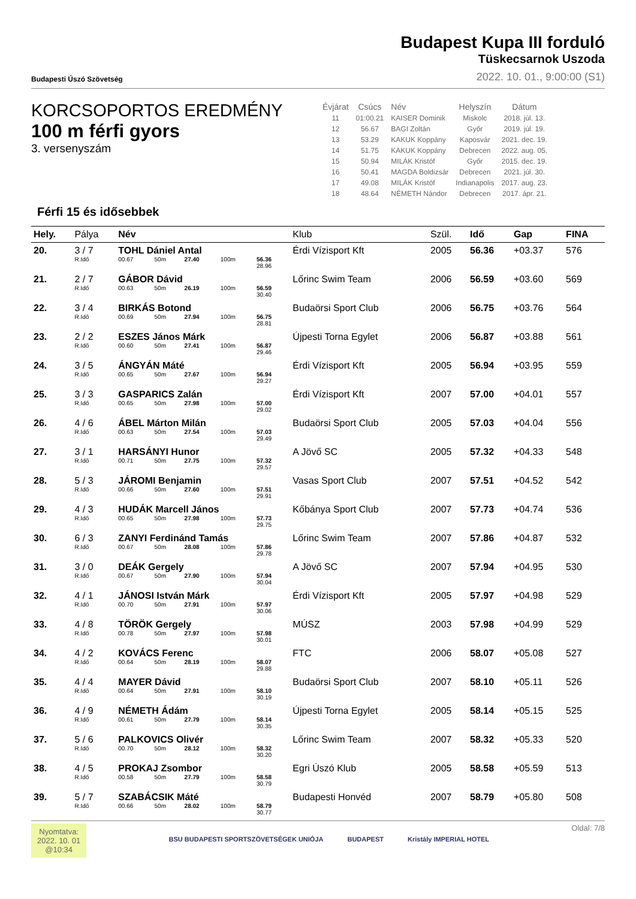Budapesti Úszó Szövetség
Budapest Kupa III forduló
Tüskecsarnok Uszoda
2022. 10. 01., 9:00:00 (S1)
KORCSOPORTOS EREDMÉNY
100 m férfi gyors
3. versenyszám
| Évjárat | Csúcs | Név | Helyszín | Dátum |
| --- | --- | --- | --- | --- |
| 11 | 01:00.21 | KAISER Dominik | Miskolc | 2018. júl. 13. |
| 12 | 56.67 | BAGI Zoltán | Győr | 2019. júl. 19. |
| 13 | 53.29 | KAKUK Koppány | Kaposvár | 2021. dec. 19. |
| 14 | 51.75 | KAKUK Koppány | Debrecen | 2022. aug. 05. |
| 15 | 50.94 | MILÁK Kristóf | Győr | 2015. dec. 19. |
| 16 | 50.41 | MAGDA Boldizsár | Debrecen | 2021. júl. 30. |
| 17 | 49.08 | MILÁK Kristóf | Indianapolis | 2017. aug. 23. |
| 18 | 48.64 | NÉMETH Nándor | Debrecen | 2017. ápr. 21. |
Férfi 15 és idősebbek
| Hely. | Pálya | Név | | | | | Klub | Szül. | Idő | Gap | FINA |
| --- | --- | --- | --- | --- | --- | --- | --- | --- | --- | --- | --- |
| 20. | 3 / 7 | TOHL Dániel Antal | | | | | Érdi Vízisport Kft | 2005 | 56.36 | +03.37 | 576 |
| | R.Idő | 00.67 | 50m | 27.40 | 100m | 56.36 28.96 | | | | | |
| 21. | 2 / 7 | GÁBOR Dávid | | | | | Lőrinc Swim Team | 2006 | 56.59 | +03.60 | 569 |
| | R.Idő | 00.63 | 50m | 26.19 | 100m | 56.59 30.40 | | | | | |
| 22. | 3 / 4 | BIRKÁS Botond | | | | | Budaörsi Sport Club | 2006 | 56.75 | +03.76 | 564 |
| | R.Idő | 00.69 | 50m | 27.94 | 100m | 56.75 28.81 | | | | | |
| 23. | 2 / 2 | ESZES János Márk | | | | | Újpesti Torna Egylet | 2006 | 56.87 | +03.88 | 561 |
| | R.Idő | 00.60 | 50m | 27.41 | 100m | 56.87 29.46 | | | | | |
| 24. | 3 / 5 | ÁNGYÁN Máté | | | | | Érdi Vízisport Kft | 2005 | 56.94 | +03.95 | 559 |
| | R.Idő | 00.65 | 50m | 27.67 | 100m | 56.94 29.27 | | | | | |
| 25. | 3 / 3 | GASPARICS Zalán | | | | | Érdi Vízisport Kft | 2007 | 57.00 | +04.01 | 557 |
| | R.Idő | 00.65 | 50m | 27.98 | 100m | 57.00 29.02 | | | | | |
| 26. | 4 / 6 | ÁBEL Márton Milán | | | | | Budaörsi Sport Club | 2005 | 57.03 | +04.04 | 556 |
| | R.Idő | 00.63 | 50m | 27.54 | 100m | 57.03 29.49 | | | | | |
| 27. | 3 / 1 | HARSÁNYI Hunor | | | | | A Jövő SC | 2005 | 57.32 | +04.33 | 548 |
| | R.Idő | 00.71 | 50m | 27.75 | 100m | 57.32 29.57 | | | | | |
| 28. | 5 / 3 | JÁROMI Benjamin | | | | | Vasas Sport Club | 2007 | 57.51 | +04.52 | 542 |
| | R.Idő | 00.66 | 50m | 27.60 | 100m | 57.51 29.91 | | | | | |
| 29. | 4 / 3 | HUDÁK Marcell János | | | | | Kőbánya Sport Club | 2007 | 57.73 | +04.74 | 536 |
| | R.Idő | 00.65 | 50m | 27.98 | 100m | 57.73 29.75 | | | | | |
| 30. | 6 / 3 | ZANYI Ferdinánd Tamás | | | | | Lőrinc Swim Team | 2007 | 57.86 | +04.87 | 532 |
| | R.Idő | 00.67 | 50m | 28.08 | 100m | 57.86 29.78 | | | | | |
| 31. | 3 / 0 | DEÁK Gergely | | | | | A Jövő SC | 2007 | 57.94 | +04.95 | 530 |
| | R.Idő | 00.67 | 50m | 27.90 | 100m | 57.94 30.04 | | | | | |
| 32. | 4 / 1 | JÁNOSI István Márk | | | | | Érdi Vízisport Kft | 2005 | 57.97 | +04.98 | 529 |
| | R.Idő | 00.70 | 50m | 27.91 | 100m | 57.97 30.06 | | | | | |
| 33. | 4 / 8 | TÖRÖK Gergely | | | | | MÚSZ | 2003 | 57.98 | +04.99 | 529 |
| | R.Idő | 00.78 | 50m | 27.97 | 100m | 57.98 30.01 | | | | | |
| 34. | 4 / 2 | KOVÁCS Ferenc | | | | | FTC | 2006 | 58.07 | +05.08 | 527 |
| | R.Idő | 00.64 | 50m | 28.19 | 100m | 58.07 29.88 | | | | | |
| 35. | 4 / 4 | MAYER Dávid | | | | | Budaörsi Sport Club | 2007 | 58.10 | +05.11 | 526 |
| | R.Idő | 00.64 | 50m | 27.91 | 100m | 58.10 30.19 | | | | | |
| 36. | 4 / 9 | NÉMETH Ádám | | | | | Újpesti Torna Egylet | 2005 | 58.14 | +05.15 | 525 |
| | R.Idő | 00.61 | 50m | 27.79 | 100m | 58.14 30.35 | | | | | |
| 37. | 5 / 6 | PALKOVICS Olivér | | | | | Lőrinc Swim Team | 2007 | 58.32 | +05.33 | 520 |
| | R.Idő | 00.70 | 50m | 28.12 | 100m | 58.32 30.20 | | | | | |
| 38. | 4 / 5 | PROKAJ Zsombor | | | | | Egri Úszó Klub | 2005 | 58.58 | +05.59 | 513 |
| | R.Idő | 00.58 | 50m | 27.79 | 100m | 58.58 30.79 | | | | | |
| 39. | 5 / 7 | SZABÁCSIK Máté | | | | | Budapesti Honvéd | 2007 | 58.79 | +05.80 | 508 |
| | R.Idő | 00.66 | 50m | 28.02 | 100m | 58.79 30.77 | | | | | |
Nyomtatva:
2022. 10. 01
@10:34
BSU BUDAPESTI SPORTSZÖVETSÉGEK UNIÓJA BUDAPEST Kristály IMPERIAL HOTEL
Oldal: 7/8